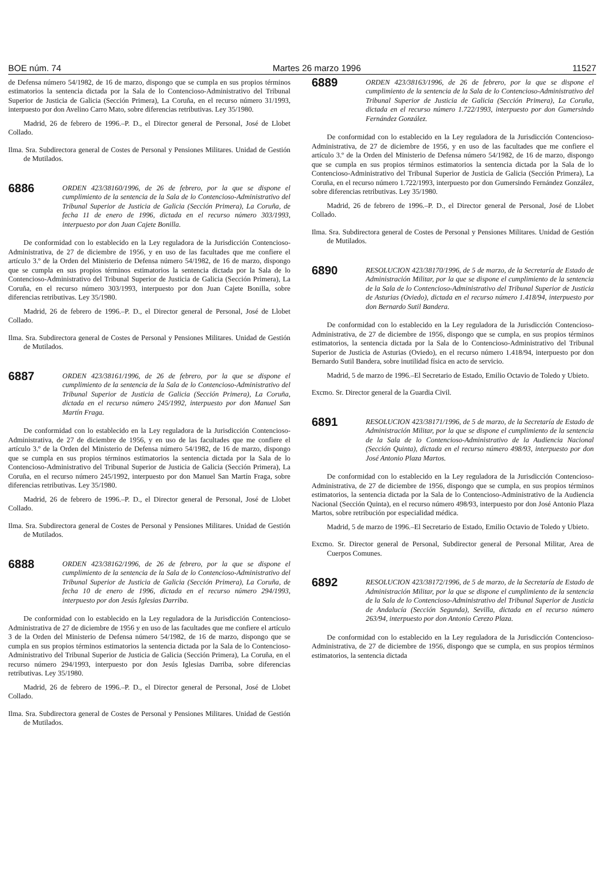BOE núm. 74 Martes 26 marzo 1996 11527
de Defensa número 54/1982, de 16 de marzo, dispongo que se cumpla en sus propios términos estimatorios la sentencia dictada por la Sala de lo Contencioso-Administrativo del Tribunal Superior de Justicia de Galicia (Sección Primera), La Coruña, en el recurso número 31/1993, interpuesto por don Avelino Carro Mato, sobre diferencias retributivas. Ley 35/1980.
Madrid, 26 de febrero de 1996.–P. D., el Director general de Personal, José de Llobet Collado.
Ilma. Sra. Subdirectora general de Costes de Personal y Pensiones Militares. Unidad de Gestión de Mutilados.
6886
ORDEN 423/38160/1996, de 26 de febrero, por la que se dispone el cumplimiento de la sentencia de la Sala de lo Contencioso-Administrativo del Tribunal Superior de Justicia de Galicia (Sección Primera), La Coruña, de fecha 11 de enero de 1996, dictada en el recurso número 303/1993, interpuesto por don Juan Cajete Bonilla.
De conformidad con lo establecido en la Ley reguladora de la Jurisdicción Contencioso-Administrativa, de 27 de diciembre de 1956, y en uso de las facultades que me confiere el artículo 3.º de la Orden del Ministerio de Defensa número 54/1982, de 16 de marzo, dispongo que se cumpla en sus propios términos estimatorios la sentencia dictada por la Sala de lo Contencioso-Administrativo del Tribunal Superior de Justicia de Galicia (Sección Primera), La Coruña, en el recurso número 303/1993, interpuesto por don Juan Cajete Bonilla, sobre diferencias retributivas. Ley 35/1980.
Madrid, 26 de febrero de 1996.–P. D., el Director general de Personal, José de Llobet Collado.
Ilma. Sra. Subdirectora general de Costes de Personal y Pensiones Militares. Unidad de Gestión de Mutilados.
6887
ORDEN 423/38161/1996, de 26 de febrero, por la que se dispone el cumplimiento de la sentencia de la Sala de lo Contencioso-Administrativo del Tribunal Superior de Justicia de Galicia (Sección Primera), La Coruña, dictada en el recurso número 245/1992, interpuesto por don Manuel San Martín Fraga.
De conformidad con lo establecido en la Ley reguladora de la Jurisdicción Contencioso-Administrativa, de 27 de diciembre de 1956, y en uso de las facultades que me confiere el artículo 3.º de la Orden del Ministerio de Defensa número 54/1982, de 16 de marzo, dispongo que se cumpla en sus propios términos estimatorios la sentencia dictada por la Sala de lo Contencioso-Administrativo del Tribunal Superior de Justicia de Galicia (Sección Primera), La Coruña, en el recurso número 245/1992, interpuesto por don Manuel San Martín Fraga, sobre diferencias retributivas. Ley 35/1980.
Madrid, 26 de febrero de 1996.–P. D., el Director general de Personal, José de Llobet Collado.
Ilma. Sra. Subdirectora general de Costes de Personal y Pensiones Militares. Unidad de Gestión de Mutilados.
6888
ORDEN 423/38162/1996, de 26 de febrero, por la que se dispone el cumplimiento de la sentencia de la Sala de lo Contencioso-Administrativo del Tribunal Superior de Justicia de Galicia (Sección Primera), La Coruña, de fecha 10 de enero de 1996, dictada en el recurso número 294/1993, interpuesto por don Jesús Iglesias Darriba.
De conformidad con lo establecido en la Ley reguladora de la Jurisdicción Contencioso-Administrativa de 27 de diciembre de 1956 y en uso de las facultades que me confiere el artículo 3 de la Orden del Ministerio de Defensa número 54/1982, de 16 de marzo, dispongo que se cumpla en sus propios términos estimatorios la sentencia dictada por la Sala de lo Contencioso-Administrativo del Tribunal Superior de Justicia de Galicia (Sección Primera), La Coruña, en el recurso número 294/1993, interpuesto por don Jesús Iglesias Darriba, sobre diferencias retributivas. Ley 35/1980.
Madrid, 26 de febrero de 1996.–P. D., el Director general de Personal, José de Llobet Collado.
Ilma. Sra. Subdirectora general de Costes de Personal y Pensiones Militares. Unidad de Gestión de Mutilados.
6889
ORDEN 423/38163/1996, de 26 de febrero, por la que se dispone el cumplimiento de la sentencia de la Sala de lo Contencioso-Administrativo del Tribunal Superior de Justicia de Galicia (Sección Primera), La Coruña, dictada en el recurso número 1.722/1993, interpuesto por don Gumersindo Fernández González.
De conformidad con lo establecido en la Ley reguladora de la Jurisdicción Contencioso-Administrativa, de 27 de diciembre de 1956, y en uso de las facultades que me confiere el artículo 3.º de la Orden del Ministerio de Defensa número 54/1982, de 16 de marzo, dispongo que se cumpla en sus propios términos estimatorios la sentencia dictada por la Sala de lo Contencioso-Administrativo del Tribunal Superior de Justicia de Galicia (Sección Primera), La Coruña, en el recurso número 1.722/1993, interpuesto por don Gumersindo Fernández González, sobre diferencias retributivas. Ley 35/1980.
Madrid, 26 de febrero de 1996.–P. D., el Director general de Personal, José de Llobet Collado.
Ilma. Sra. Subdirectora general de Costes de Personal y Pensiones Militares. Unidad de Gestión de Mutilados.
6890
RESOLUCION 423/38170/1996, de 5 de marzo, de la Secretaría de Estado de Administración Militar, por la que se dispone el cumplimiento de la sentencia de la Sala de lo Contencioso-Administrativo del Tribunal Superior de Justicia de Asturias (Oviedo), dictada en el recurso número 1.418/94, interpuesto por don Bernardo Sutil Bandera.
De conformidad con lo establecido en la Ley reguladora de la Jurisdicción Contencioso-Administrativa, de 27 de diciembre de 1956, dispongo que se cumpla, en sus propios términos estimatorios, la sentencia dictada por la Sala de lo Contencioso-Administrativo del Tribunal Superior de Justicia de Asturias (Oviedo), en el recurso número 1.418/94, interpuesto por don Bernardo Sutil Bandera, sobre inutilidad física en acto de servicio.
Madrid, 5 de marzo de 1996.–El Secretario de Estado, Emilio Octavio de Toledo y Ubieto.
Excmo. Sr. Director general de la Guardia Civil.
6891
RESOLUCION 423/38171/1996, de 5 de marzo, de la Secretaría de Estado de Administración Militar, por la que se dispone el cumplimiento de la sentencia de la Sala de lo Contencioso-Administrativo de la Audiencia Nacional (Sección Quinta), dictada en el recurso número 498/93, interpuesto por don José Antonio Plaza Martos.
De conformidad con lo establecido en la Ley reguladora de la Jurisdicción Contencioso-Administrativa, de 27 de diciembre de 1956, dispongo que se cumpla, en sus propios términos estimatorios, la sentencia dictada por la Sala de lo Contencioso-Administrativo de la Audiencia Nacional (Sección Quinta), en el recurso número 498/93, interpuesto por don José Antonio Plaza Martos, sobre retribución por especialidad médica.
Madrid, 5 de marzo de 1996.–El Secretario de Estado, Emilio Octavio de Toledo y Ubieto.
Excmo. Sr. Director general de Personal, Subdirector general de Personal Militar, Area de Cuerpos Comunes.
6892
RESOLUCION 423/38172/1996, de 5 de marzo, de la Secretaría de Estado de Administración Militar, por la que se dispone el cumplimiento de la sentencia de la Sala de lo Contencioso-Administrativo del Tribunal Superior de Justicia de Andalucía (Sección Segunda), Sevilla, dictada en el recurso número 263/94, interpuesto por don Antonio Cerezo Plaza.
De conformidad con lo establecido en la Ley reguladora de la Jurisdicción Contencioso-Administrativa, de 27 de diciembre de 1956, dispongo que se cumpla, en sus propios términos estimatorios, la sentencia dictada